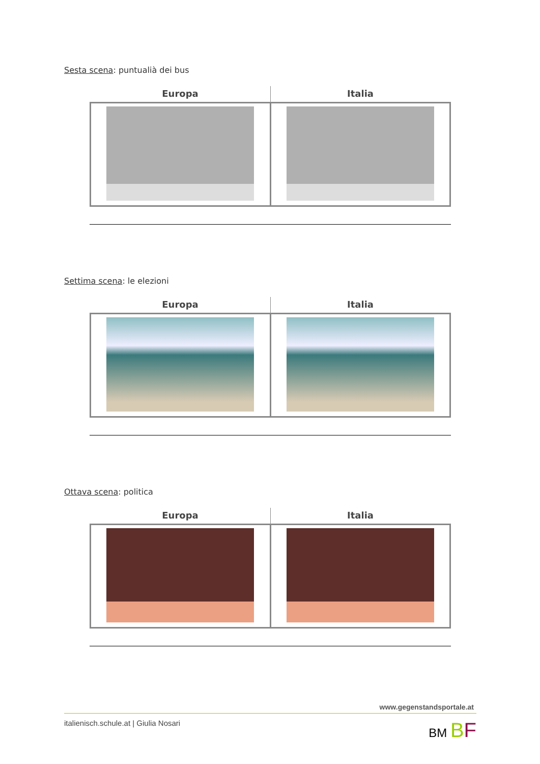Sesta scena: puntualià dei bus
| Europa | Italia |
| --- | --- |
Settima scena: le elezioni
| Europa | Italia |
| --- | --- |
Ottava scena: politica
| Europa | Italia |
| --- | --- |
www.gegenstandsportale.at
italienisch.schule.at | Giulia Nosari BM BF